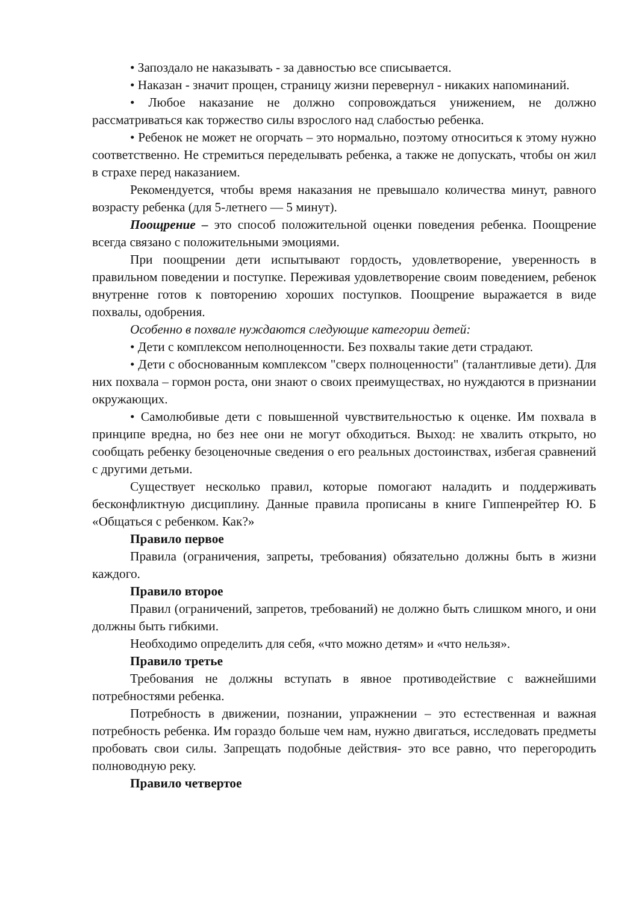• Запоздало не наказывать - за давностью все списывается.
• Наказан - значит прощен, страницу жизни перевернул - никаких напоминаний.
• Любое наказание не должно сопровождаться унижением, не должно рассматриваться как торжество силы взрослого над слабостью ребенка.
• Ребенок не может не огорчать – это нормально, поэтому относиться к этому нужно соответственно. Не стремиться переделывать ребенка, а также не допускать, чтобы он жил в страхе перед наказанием.
Рекомендуется, чтобы время наказания не превышало количества минут, равного возрасту ребенка (для 5-летнего — 5 минут).
Поощрение – это способ положительной оценки поведения ребенка. Поощрение всегда связано с положительными эмоциями.
При поощрении дети испытывают гордость, удовлетворение, уверенность в правильном поведении и поступке. Переживая удовлетворение своим поведением, ребенок внутренне готов к повторению хороших поступков. Поощрение выражается в виде похвалы, одобрения.
Особенно в похвале нуждаются следующие категории детей:
• Дети с комплексом неполноценности. Без похвалы такие дети страдают.
• Дети с обоснованным комплексом "сверх полноценности" (талантливые дети). Для них похвала – гормон роста, они знают о своих преимуществах, но нуждаются в признании окружающих.
• Самолюбивые дети с повышенной чувствительностью к оценке. Им похвала в принципе вредна, но без нее они не могут обходиться. Выход: не хвалить открыто, но сообщать ребенку безоценочные сведения о его реальных достоинствах, избегая сравнений с другими детьми.
Существует несколько правил, которые помогают наладить и поддерживать бесконфликтную дисциплину. Данные правила прописаны в книге Гиппенрейтер Ю. Б «Общаться с ребенком. Как?»
Правило первое
Правила (ограничения, запреты, требования) обязательно должны быть в жизни каждого.
Правило второе
Правил (ограничений, запретов, требований) не должно быть слишком много, и они должны быть гибкими.
Необходимо определить для себя, «что можно детям» и «что нельзя».
Правило третье
Требования не должны вступать в явное противодействие с важнейшими потребностями ребенка.
Потребность в движении, познании, упражнении – это естественная и важная потребность ребенка. Им гораздо больше чем нам, нужно двигаться, исследовать предметы пробовать свои силы. Запрещать подобные действия- это все равно, что перегородить полноводную реку.
Правило четвертое